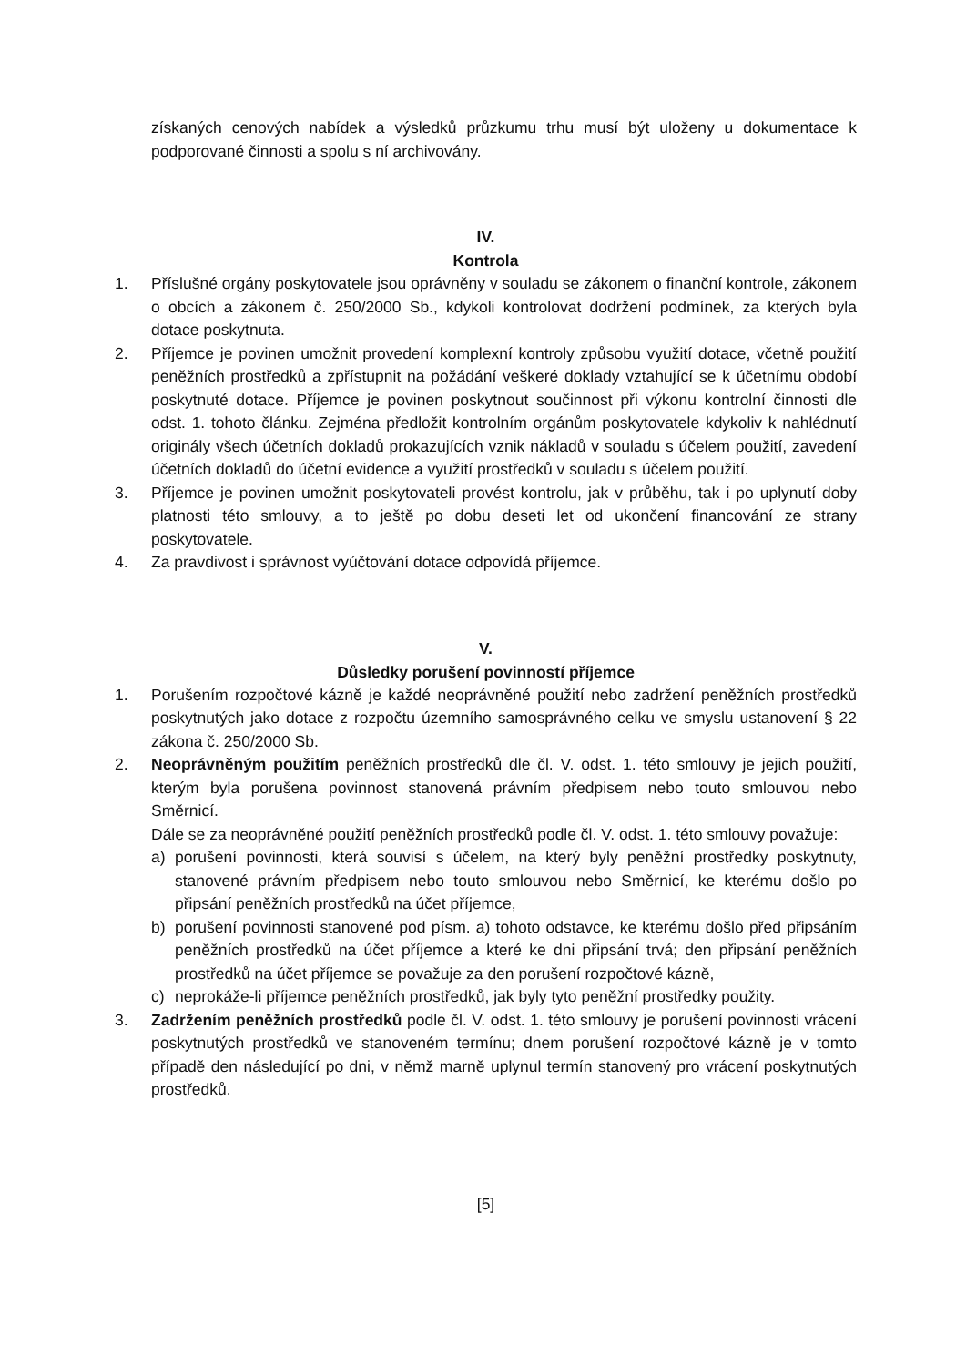získaných cenových nabídek a výsledků průzkumu trhu musí být uloženy u dokumentace k podporované činnosti a spolu s ní archivovány.
IV.
Kontrola
1. Příslušné orgány poskytovatele jsou oprávněny v souladu se zákonem o finanční kontrole, zákonem o obcích a zákonem č. 250/2000 Sb., kdykoli kontrolovat dodržení podmínek, za kterých byla dotace poskytnuta.
2. Příjemce je povinen umožnit provedení komplexní kontroly způsobu využití dotace, včetně použití peněžních prostředků a zpřístupnit na požádání veškeré doklady vztahující se k účetnímu období poskytnuté dotace. Příjemce je povinen poskytnout součinnost při výkonu kontrolní činnosti dle odst. 1. tohoto článku. Zejména předložit kontrolním orgánům poskytovatele kdykoliv k nahlédnutí originály všech účetních dokladů prokazujících vznik nákladů v souladu s účelem použití, zavedení účetních dokladů do účetní evidence a využití prostředků v souladu s účelem použití.
3. Příjemce je povinen umožnit poskytovateli provést kontrolu, jak v průběhu, tak i po uplynutí doby platnosti této smlouvy, a to ještě po dobu deseti let od ukončení financování ze strany poskytovatele.
4. Za pravdivost i správnost vyúčtování dotace odpovídá příjemce.
V.
Důsledky porušení povinností příjemce
1. Porušením rozpočtové kázně je každé neoprávněné použití nebo zadržení peněžních prostředků poskytnutých jako dotace z rozpočtu územního samosprávného celku ve smyslu ustanovení § 22 zákona č. 250/2000 Sb.
2. Neoprávněným použitím peněžních prostředků dle čl. V. odst. 1. této smlouvy je jejich použití, kterým byla porušena povinnost stanovená právním předpisem nebo touto smlouvou nebo Směrnicí.
Dále se za neoprávněné použití peněžních prostředků podle čl. V. odst. 1. této smlouvy považuje:
a) porušení povinnosti, která souvisí s účelem, na který byly peněžní prostředky poskytnuty, stanovené právním předpisem nebo touto smlouvou nebo Směrnicí, ke kterému došlo po připsání peněžních prostředků na účet příjemce,
b) porušení povinnosti stanovené pod písm. a) tohoto odstavce, ke kterému došlo před připsáním peněžních prostředků na účet příjemce a které ke dni připsání trvá; den připsání peněžních prostředků na účet příjemce se považuje za den porušení rozpočtové kázně,
c) neprokáže-li příjemce peněžních prostředků, jak byly tyto peněžní prostředky použity.
3. Zadržením peněžních prostředků podle čl. V. odst. 1. této smlouvy je porušení povinnosti vrácení poskytnutých prostředků ve stanoveném termínu; dnem porušení rozpočtové kázně je v tomto případě den následující po dni, v němž marně uplynul termín stanovený pro vrácení poskytnutých prostředků.
[5]